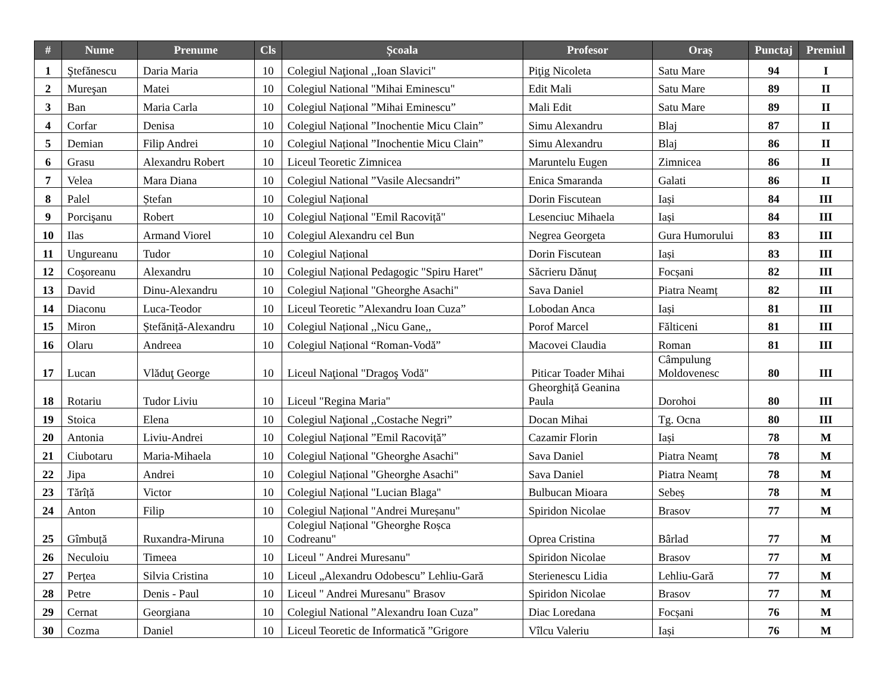| # | Nume | Prenume | Cls | Școala | Profesor | Oraș | Punctaj | Premiul |
| --- | --- | --- | --- | --- | --- | --- | --- | --- |
| 1 | Ştefănescu | Daria Maria | 10 | Colegiul Naţional ,,Ioan Slavici" | Piţig Nicoleta | Satu Mare | 94 | I |
| 2 | Mureşan | Matei | 10 | Colegiul National "Mihai Eminescu" | Edit Mali | Satu Mare | 89 | II |
| 3 | Ban | Maria Carla | 10 | Colegiul Național ”Mihai Eminescu” | Mali Edit | Satu Mare | 89 | II |
| 4 | Corfar | Denisa | 10 | Colegiul Național ”Inochentie Micu Clain” | Simu Alexandru | Blaj | 87 | II |
| 5 | Demian | Filip Andrei | 10 | Colegiul Național ”Inochentie Micu Clain” | Simu Alexandru | Blaj | 86 | II |
| 6 | Grasu | Alexandru Robert | 10 | Liceul Teoretic Zimnicea | Maruntelu Eugen | Zimnicea | 86 | II |
| 7 | Velea | Mara Diana | 10 | Colegiul National ”Vasile Alecsandri” | Enica Smaranda | Galati | 86 | II |
| 8 | Palel | Ștefan | 10 | Colegiul Național | Dorin Fiscutean | Iași | 84 | III |
| 9 | Porcişanu | Robert | 10 | Colegiul Național "Emil Racoviță" | Lesenciuc Mihaela | Iași | 84 | III |
| 10 | Ilas | Armand Viorel | 10 | Colegiul Alexandru cel Bun | Negrea Georgeta | Gura Humorului | 83 | III |
| 11 | Ungureanu | Tudor | 10 | Colegiul Național | Dorin Fiscutean | Iași | 83 | III |
| 12 | Coşoreanu | Alexandru | 10 | Colegiul Național Pedagogic "Spiru Haret" | Săcrieru Dănuț | Focșani | 82 | III |
| 13 | David | Dinu-Alexandru | 10 | Colegiul Național "Gheorghe Asachi" | Sava Daniel | Piatra Neamț | 82 | III |
| 14 | Diaconu | Luca-Teodor | 10 | Liceul Teoretic ”Alexandru Ioan Cuza” | Lobodan Anca | Iași | 81 | III |
| 15 | Miron | Ștefăniță-Alexandru | 10 | Colegiul Național ,,Nicu Gane,, | Porof Marcel | Fălticeni | 81 | III |
| 16 | Olaru | Andreea | 10 | Colegiul Național “Roman-Vodă” | Macovei Claudia | Roman | 81 | III |
| 17 | Lucan | Vlăduţ George | 10 | Liceul Naţional "Dragoş Vodă" | Piticar Toader Mihai | Câmpulung Moldovenesc | 80 | III |
| 18 | Rotariu | Tudor Liviu | 10 | Liceul "Regina Maria" | Gheorghiță Geanina Paula | Dorohoi | 80 | III |
| 19 | Stoica | Elena | 10 | Colegiul Naţional ,,Costache Negri” | Docan Mihai | Tg. Ocna | 80 | III |
| 20 | Antonia | Liviu-Andrei | 10 | Colegiul Național ”Emil Racoviță” | Cazamir Florin | Iași | 78 | M |
| 21 | Ciubotaru | Maria-Mihaela | 10 | Colegiul Național "Gheorghe Asachi" | Sava Daniel | Piatra Neamț | 78 | M |
| 22 | Jipa | Andrei | 10 | Colegiul Național "Gheorghe Asachi" | Sava Daniel | Piatra Neamț | 78 | M |
| 23 | Tărîță | Victor | 10 | Colegiul Național "Lucian Blaga" | Bulbucan Mioara | Sebeș | 78 | M |
| 24 | Anton | Filip | 10 | Colegiul Național "Andrei Mureșanu" | Spiridon Nicolae | Brasov | 77 | M |
| 25 | Gîmbuță | Ruxandra-Miruna | 10 | Colegiul Național "Gheorghe Roșca Codreanu" | Oprea Cristina | Bârlad | 77 | M |
| 26 | Neculoiu | Timeea | 10 | Liceul " Andrei Muresanu" | Spiridon Nicolae | Brasov | 77 | M |
| 27 | Perțea | Silvia Cristina | 10 | Liceul „Alexandru Odobescu” Lehliu-Gară | Sterienescu Lidia | Lehliu-Gară | 77 | M |
| 28 | Petre | Denis - Paul | 10 | Liceul " Andrei Muresanu" Brasov | Spiridon Nicolae | Brasov | 77 | M |
| 29 | Cernat | Georgiana | 10 | Colegiul National ”Alexandru Ioan Cuza” | Diac Loredana | Focșani | 76 | M |
| 30 | Cozma | Daniel | 10 | Liceul Teoretic de Informatică ”Grigore | Vîlcu Valeriu | Iași | 76 | M |